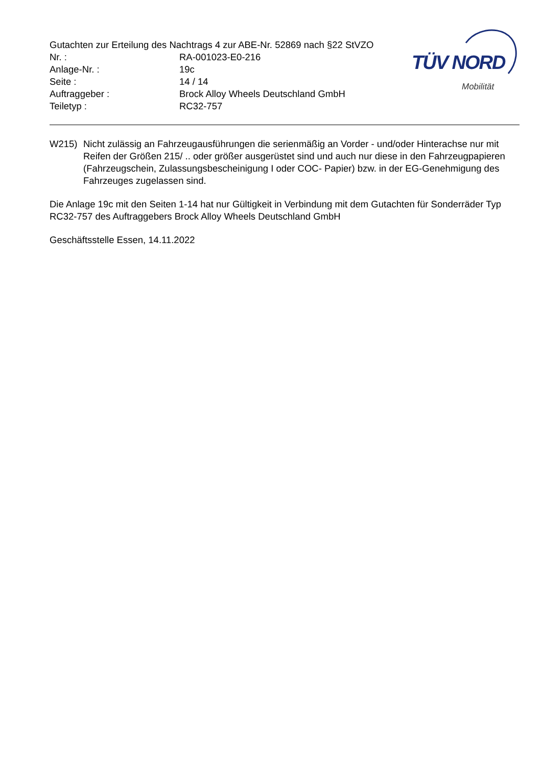Gutachten zur Erteilung des Nachtrags 4 zur ABE-Nr. 52869 nach §22 StVZO
Nr. : RA-001023-E0-216
Anlage-Nr. : 19c
Seite : 14 / 14
Auftraggeber : Brock Alloy Wheels Deutschland GmbH
Teiletyp : RC32-757
TÜV NORD
Mobilität
W215) Nicht zulässig an Fahrzeugausführungen die serienmäßig an Vorder - und/oder Hinterachse nur mit Reifen der Größen 215/ .. oder größer ausgerüstet sind und auch nur diese in den Fahrzeugpapieren (Fahrzeugschein, Zulassungsbescheinigung I oder COC- Papier) bzw. in der EG-Genehmigung des Fahrzeuges zugelassen sind.
Die Anlage 19c mit den Seiten 1-14 hat nur Gültigkeit in Verbindung mit dem Gutachten für Sonderräder Typ RC32-757 des Auftraggebers Brock Alloy Wheels Deutschland GmbH
Geschäftsstelle Essen, 14.11.2022